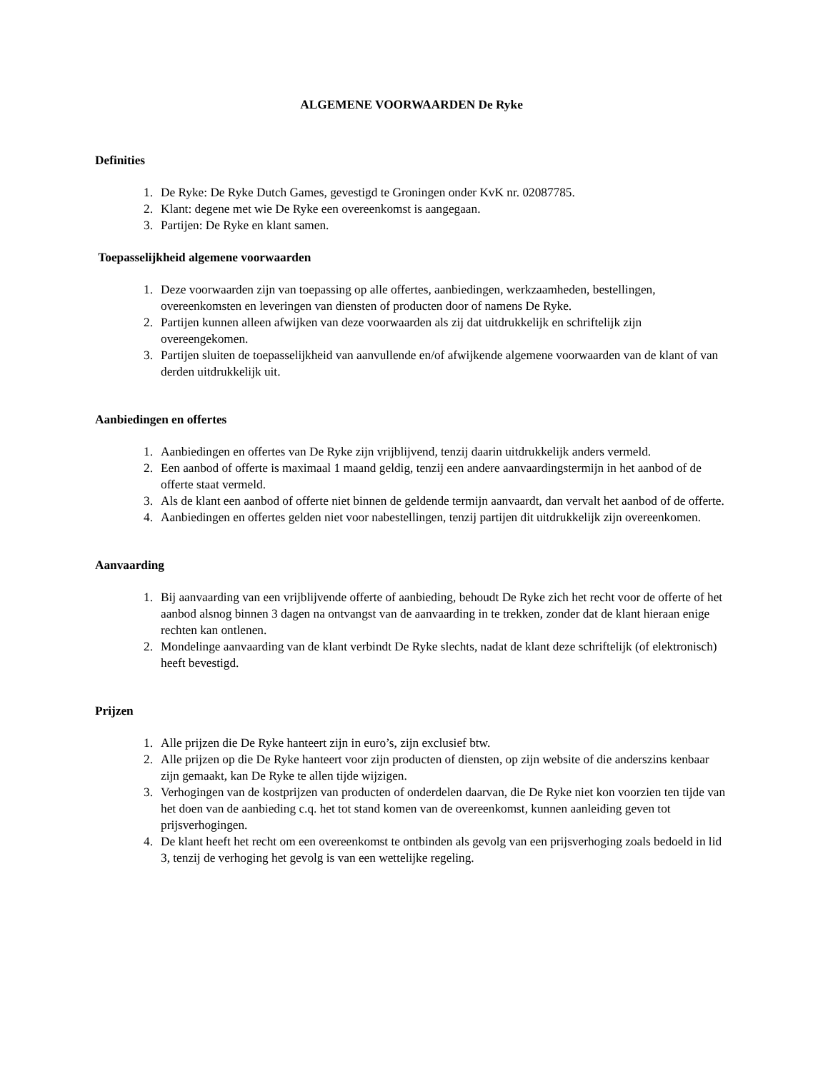ALGEMENE VOORWAARDEN De Ryke
Definities
1. De Ryke: De Ryke Dutch Games, gevestigd te Groningen onder KvK nr. 02087785.
2. Klant: degene met wie De Ryke een overeenkomst is aangegaan.
3. Partijen: De Ryke en klant samen.
Toepasselijkheid algemene voorwaarden
1. Deze voorwaarden zijn van toepassing op alle offertes, aanbiedingen, werkzaamheden, bestellingen, overeenkomsten en leveringen van diensten of producten door of namens De Ryke.
2. Partijen kunnen alleen afwijken van deze voorwaarden als zij dat uitdrukkelijk en schriftelijk zijn overeengekomen.
3. Partijen sluiten de toepasselijkheid van aanvullende en/of afwijkende algemene voorwaarden van de klant of van derden uitdrukkelijk uit.
Aanbiedingen en offertes
1. Aanbiedingen en offertes van De Ryke zijn vrijblijvend, tenzij daarin uitdrukkelijk anders vermeld.
2. Een aanbod of offerte is maximaal 1 maand geldig, tenzij een andere aanvaardingstermijn in het aanbod of de offerte staat vermeld.
3. Als de klant een aanbod of offerte niet binnen de geldende termijn aanvaardt, dan vervalt het aanbod of de offerte.
4. Aanbiedingen en offertes gelden niet voor nabestellingen, tenzij partijen dit uitdrukkelijk zijn overeenkomen.
Aanvaarding
1. Bij aanvaarding van een vrijblijvende offerte of aanbieding, behoudt De Ryke zich het recht voor de offerte of het aanbod alsnog binnen 3 dagen na ontvangst van de aanvaarding in te trekken, zonder dat de klant hieraan enige rechten kan ontlenen.
2. Mondelinge aanvaarding van de klant verbindt De Ryke slechts, nadat de klant deze schriftelijk (of elektronisch) heeft bevestigd.
Prijzen
1. Alle prijzen die De Ryke hanteert zijn in euro’s, zijn exclusief btw.
2. Alle prijzen op die De Ryke hanteert voor zijn producten of diensten, op zijn website of die anderszins kenbaar zijn gemaakt, kan De Ryke te allen tijde wijzigen.
3. Verhogingen van de kostprijzen van producten of onderdelen daarvan, die De Ryke niet kon voorzien ten tijde van het doen van de aanbieding c.q. het tot stand komen van de overeenkomst, kunnen aanleiding geven tot prijsverhogingen.
4. De klant heeft het recht om een overeenkomst te ontbinden als gevolg van een prijsverhoging zoals bedoeld in lid 3, tenzij de verhoging het gevolg is van een wettelijke regeling.